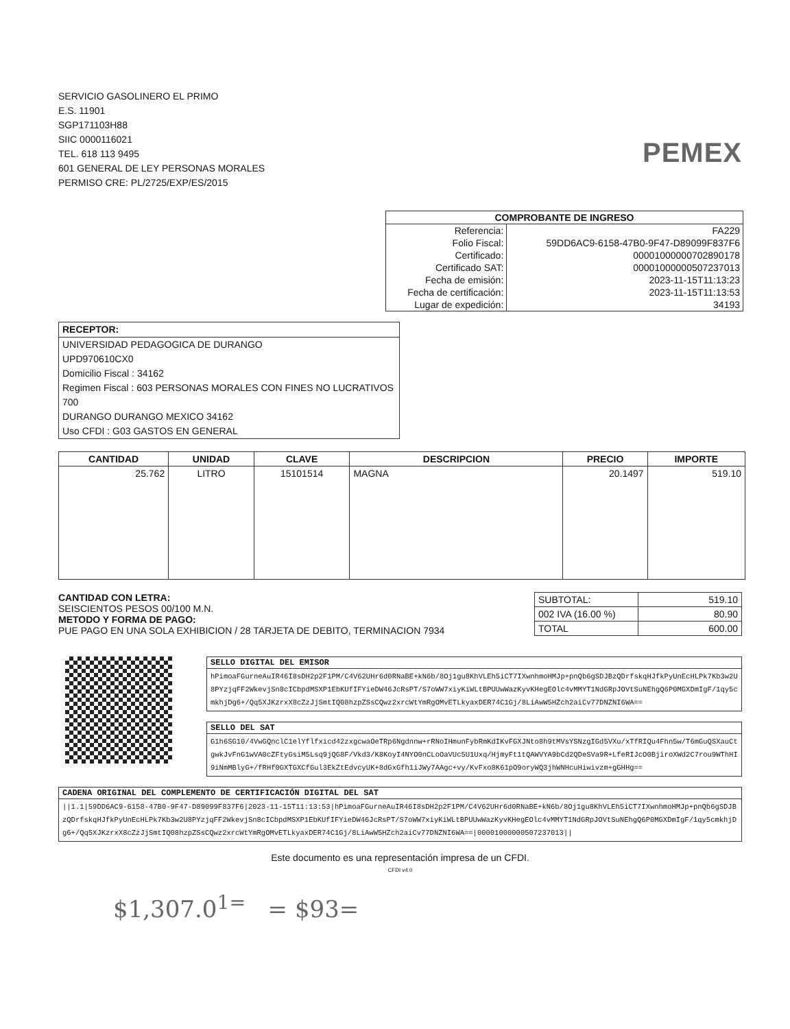SERVICIO GASOLINERO EL PRIMO
E.S. 11901
SGP171103H88
SIIC 0000116021
TEL. 618 113 9495
601 GENERAL DE LEY PERSONAS MORALES
PERMISO CRE: PL/2725/EXP/ES/2015
PEMEX
| COMPROBANTE DE INGRESO | |
| --- | --- |
| Referencia: | FA229 |
| Folio Fiscal: | 59DD6AC9-6158-47B0-9F47-D89099F837F6 |
| Certificado: | 00001000000702890178 |
| Certificado SAT: | 00001000000507237013 |
| Fecha de emisión: | 2023-11-15T11:13:23 |
| Fecha de certificación: | 2023-11-15T11:13:53 |
| Lugar de expedición: | 34193 |
RECEPTOR:
UNIVERSIDAD PEDAGOGICA DE DURANGO
UPD970610CX0
Domicilio Fiscal : 34162
Regimen Fiscal : 603 PERSONAS MORALES CON FINES NO LUCRATIVOS
700
DURANGO DURANGO MEXICO 34162
Uso CFDI : G03 GASTOS EN GENERAL
| CANTIDAD | UNIDAD | CLAVE | DESCRIPCION | PRECIO | IMPORTE |
| --- | --- | --- | --- | --- | --- |
| 25.762 | LITRO | 15101514 | MAGNA | 20.1497 | 519.10 |
CANTIDAD CON LETRA:
SEISCIENTOS PESOS 00/100 M.N.
METODO Y FORMA DE PAGO:
PUE PAGO EN UNA SOLA EXHIBICION / 28 TARJETA DE DEBITO, TERMINACION 7934
| SUBTOTAL: | 519.10 |
| 002 IVA (16.00 %) | 80.90 |
| TOTAL | 600.00 |
SELLO DIGITAL DEL EMISOR
hPimoaFGurneAuIR46I8sDH2p2F1PM/C4V62UHr6d0RNaBE+kN6b/8Oj1gu8KhVLEh5iCT7IXwnhmoHMJp+pnQb6gSDJBzQDrfskqHJfkPyUnEcHLPk7Kb3w2U8PYzjqFF2WkevjSn8cICbpdMSXP1EbKUfIFYieDW46JcRsPT/S7oWW7xiyKiWLtBPUUwWazKyvKHegEOlc4vMMYT1NdGRpJOVtSuNEhgQ6P0MGXDmIgF/1qy5cmkhjDg6+/Qq5XJKzrxX8cZzJjSmtIQ08hzpZSsCQwz2xrcWtYmRgOMvETLkyaxDER74C1Gj/8LiAwW5HZch2aiCv77DNZNI6WA==
SELLO DEL SAT
G1h6SG10/4VwGQnclC1elYflfxicd42zxgcwaOeTRp6Ngdnnw+rRNoIHmunFybRmKdIKvFGXJNto8h9tMVsYSNzgIGd5VXu/xTfRIQu4Fhn5w/T6mGuQSXauCtgwkJvFnG1wVA0cZFtyGsiM5Lsq9jQG8F/Vkd3/K8KoyI4NYO0nCLoOaVUc5U1Uxq/HjmyFt1tQAWVYA9bCd2QDeSVa9R+LfeRIJcO0BjiroXWd2C7rou9WThHI9iNmMBlyG+/fRHf0GXTGXCfGul3EkZtEdvcyUK+8dGxGfh1iJWy7AAgc+vy/KvFxo8K61pO9oryWQ3jhWNHcuHiwivzm+gGHHg==
CADENA ORIGINAL DEL COMPLEMENTO DE CERTIFICACIÓN DIGITAL DEL SAT
||1.1|59DD6AC9-6158-47B0-9F47-D89099F837F6|2023-11-15T11:13:53|hPimoaFGurneAuIR46I8sDH2p2F1PM/C4V62UHr6d0RNaBE+kN6b/8Oj1gu8KhVLEh5iCT7IXwnhmoHMJp+pnQb6gSDJBzQDrfskqHJfkPyUnEcHLPk7Kb3w2U8PYzjqFF2WkevjSn8cICbpdMSXP1EbKUfIFYieDW46JcRsPT/S7oWW7xiyKiWLtBPUUwWazKyvKHegEOlc4vMMYT1NdGRpJOVtSuNEhgQ6P0MGXDmIgF/1qy5cmkhjDg6+/Qq5XJKzrxX8cZzJjSmtIQ08hzpZSsCQwz2xrcWtYmRgOMvETLkyaxDER74C1Gj/8LiAwW5HZch2aiCv77DNZNI6WA==|00001000000507237013||
Este documento es una representación impresa de un CFDI.
CFDI v4.0
$1,307.0<sup>1=</sup> = $93=